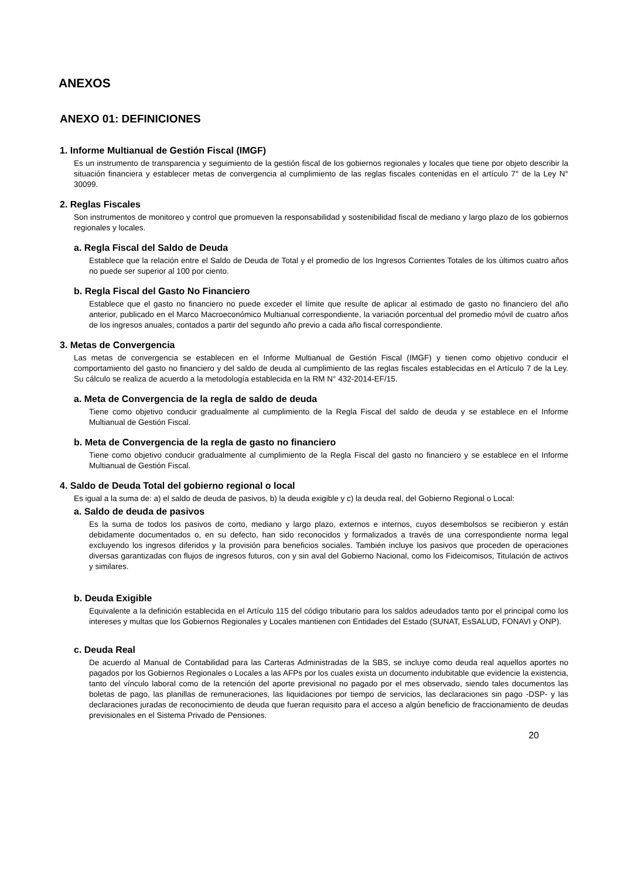ANEXOS
ANEXO 01: DEFINICIONES
1. Informe Multianual de Gestión Fiscal (IMGF)
Es un instrumento de transparencia y seguimiento de la gestión fiscal de los gobiernos regionales y locales que tiene por objeto describir la situación financiera y establecer metas de convergencia al cumplimiento de las reglas fiscales contenidas en el artículo 7° de la Ley N° 30099.
2. Reglas Fiscales
Son instrumentos de monitoreo y control que promueven la responsabilidad y sostenibilidad fiscal de mediano y largo plazo de los gobiernos regionales y locales.
a. Regla Fiscal del Saldo de Deuda
Establece que la relación entre el Saldo de Deuda de Total y el promedio de los Ingresos Corrientes Totales de los últimos cuatro años no puede ser superior al 100 por ciento.
b. Regla Fiscal del Gasto No Financiero
Establece que el gasto no financiero no puede exceder el límite que resulte de aplicar al estimado de gasto no financiero del año anterior, publicado en el Marco Macroeconómico Multianual correspondiente, la variación porcentual del promedio móvil de cuatro años de los ingresos anuales, contados a partir del segundo año previo a cada año fiscal correspondiente.
3. Metas de Convergencia
Las metas de convergencia se establecen en el Informe Multianual de Gestión Fiscal (IMGF) y tienen como objetivo conducir el comportamiento del gasto no financiero y del saldo de deuda al cumplimiento de las reglas fiscales establecidas en el Artículo 7 de la Ley. Su cálculo se realiza de acuerdo a la metodología establecida en la RM N° 432-2014-EF/15.
a. Meta de Convergencia de la regla de saldo de deuda
Tiene como objetivo conducir gradualmente al cumplimiento de la Regla Fiscal del saldo de deuda y se establece en el Informe Multianual de Gestión Fiscal.
b. Meta de Convergencia de la regla de gasto no financiero
Tiene como objetivo conducir gradualmente al cumplimiento de la Regla Fiscal del gasto no financiero y se establece en el Informe Multianual de Gestión Fiscal.
4. Saldo de Deuda Total del gobierno regional o local
Es igual a la suma de: a) el saldo de deuda de pasivos, b) la deuda exigible y c) la deuda real, del Gobierno Regional o Local:
a. Saldo de deuda de pasivos
Es la suma de todos los pasivos de corto, mediano y largo plazo, externos e internos, cuyos desembolsos se recibieron y están debidamente documentados o, en su defecto, han sido reconocidos y formalizados a través de una correspondiente norma legal excluyendo los ingresos diferidos y la provisión para beneficios sociales. También incluye los pasivos que proceden de operaciones diversas garantizadas con flujos de ingresos futuros, con y sin aval del Gobierno Nacional, como los Fideicomisos, Titulación de activos y similares.
b. Deuda Exigible
Equivalente a la definición establecida en el Artículo 115 del código tributario para los saldos adeudados tanto por el principal como los intereses y multas que los Gobiernos Regionales y Locales mantienen con Entidades del Estado (SUNAT, EsSALUD, FONAVI y ONP).
c. Deuda Real
De acuerdo al Manual de Contabilidad para las Carteras Administradas de la SBS, se incluye como deuda real aquellos aportes no pagados por los Gobiernos Regionales o Locales a las AFPs por los cuales exista un documento indubitable que evidencie la existencia, tanto del vínculo laboral como de la retención del aporte previsional no pagado por el mes observado, siendo tales documentos las boletas de pago, las planillas de remuneraciones, las liquidaciones por tiempo de servicios, las declaraciones sin pago -DSP- y las declaraciones juradas de reconocimiento de deuda que fueran requisito para el acceso a algún beneficio de fraccionamiento de deudas previsionales en el Sistema Privado de Pensiones.
20